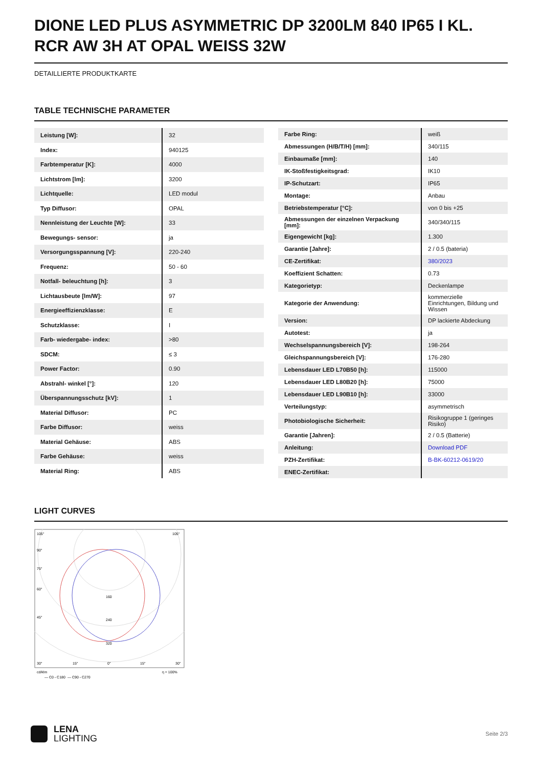DIONE LED PLUS ASYMMETRIC DP 3200LM 840 IP65 I KL. RCR AW 3H AT OPAL WEISS 32W
DETAILLIERTE PRODUKTKARTE
TABLE TECHNISCHE PARAMETER
| Leistung [W]: | 32 |
| Index: | 940125 |
| Farbtemperatur [K]: | 4000 |
| Lichtstrom [lm]: | 3200 |
| Lichtquelle: | LED modul |
| Typ Diffusor: | OPAL |
| Nennleistung der Leuchte [W]: | 33 |
| Bewegungs- sensor: | ja |
| Versorgungsspannung [V]: | 220-240 |
| Frequenz: | 50 - 60 |
| Notfall- beleuchtung [h]: | 3 |
| Lichtausbeute [lm/W]: | 97 |
| Energieeffizienzklasse: | E |
| Schutzklasse: | I |
| Farb- wiedergabe- index: | >80 |
| SDCM: | ≤ 3 |
| Power Factor: | 0.90 |
| Abstrahl- winkel [°]: | 120 |
| Überspannungsschutz [kV]: | 1 |
| Material Diffusor: | PC |
| Farbe Diffusor: | weiss |
| Material Gehäuse: | ABS |
| Farbe Gehäuse: | weiss |
| Material Ring: | ABS |
| Farbe Ring: | weiß |
| Abmessungen (H/B/T/H) [mm]: | 340/115 |
| Einbaumaße [mm]: | 140 |
| IK-Stoßfestigkeitsgrad: | IK10 |
| IP-Schutzart: | IP65 |
| Montage: | Anbau |
| Betriebstemperatur [°C]: | von 0 bis +25 |
| Abmessungen der einzelnen Verpackung [mm]: | 340/340/115 |
| Eigengewicht [kg]: | 1.300 |
| Garantie [Jahre]: | 2 / 0.5 (bateria) |
| CE-Zertifikat: | 380/2023 |
| Koeffizient Schatten: | 0.73 |
| Kategorietyp: | Deckenlampe |
| Kategorie der Anwendung: | kommerzielle Einrichtungen, Bildung und Wissen |
| Version: | DP lackierte Abdeckung |
| Autotest: | ja |
| Wechselspannungsbereich [V]: | 198-264 |
| Gleichspannungsbereich [V]: | 176-280 |
| Lebensdauer LED L70B50 [h]: | 115000 |
| Lebensdauer LED L80B20 [h]: | 75000 |
| Lebensdauer LED L90B10 [h]: | 33000 |
| Verteilungstyp: | asymmetrisch |
| Photobiologische Sicherheit: | Risikogruppe 1 (geringes Risiko) |
| Garantie [Jahren]: | 2 / 0.5 (Batterie) |
| Anleitung: | Download PDF |
| PZH-Zertifikat: | B-BK-60212-0619/20 |
| ENEC-Zertifikat: | |
LIGHT CURVES
105°
105°
90°
75°
60°
45°
160
240
320
30°
15°
0°
15°
30°
cd/klm
η = 100%
— C0 - C180
— C90 - C270
LENA
LIGHTING
Seite 2/3